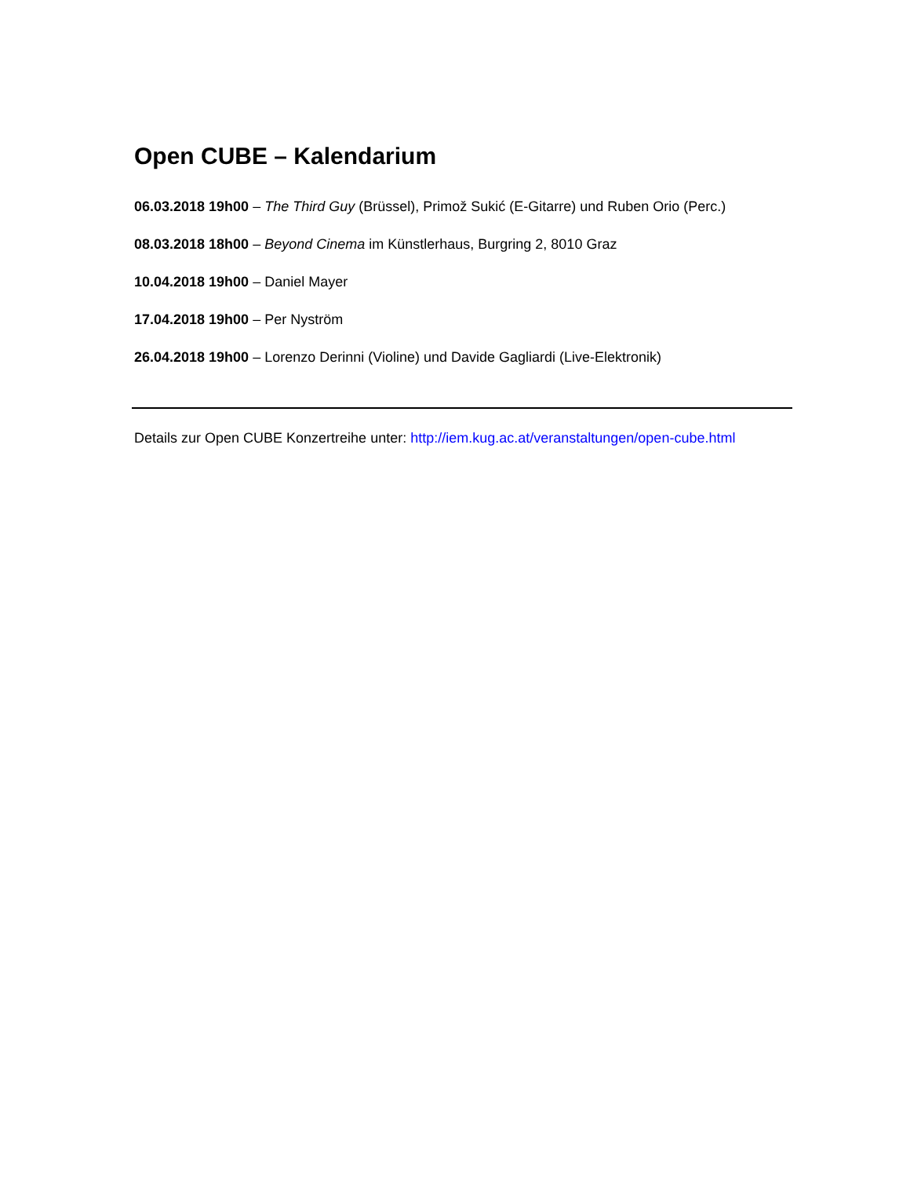Open CUBE – Kalendarium
06.03.2018 19h00 – The Third Guy (Brüssel), Primož Sukić (E-Gitarre) und Ruben Orio (Perc.)
08.03.2018 18h00 – Beyond Cinema im Künstlerhaus, Burgring 2, 8010 Graz
10.04.2018 19h00 – Daniel Mayer
17.04.2018 19h00 – Per Nyström
26.04.2018 19h00 – Lorenzo Derinni (Violine) und Davide Gagliardi (Live-Elektronik)
Details zur Open CUBE Konzertreihe unter: http://iem.kug.ac.at/veranstaltungen/open-cube.html